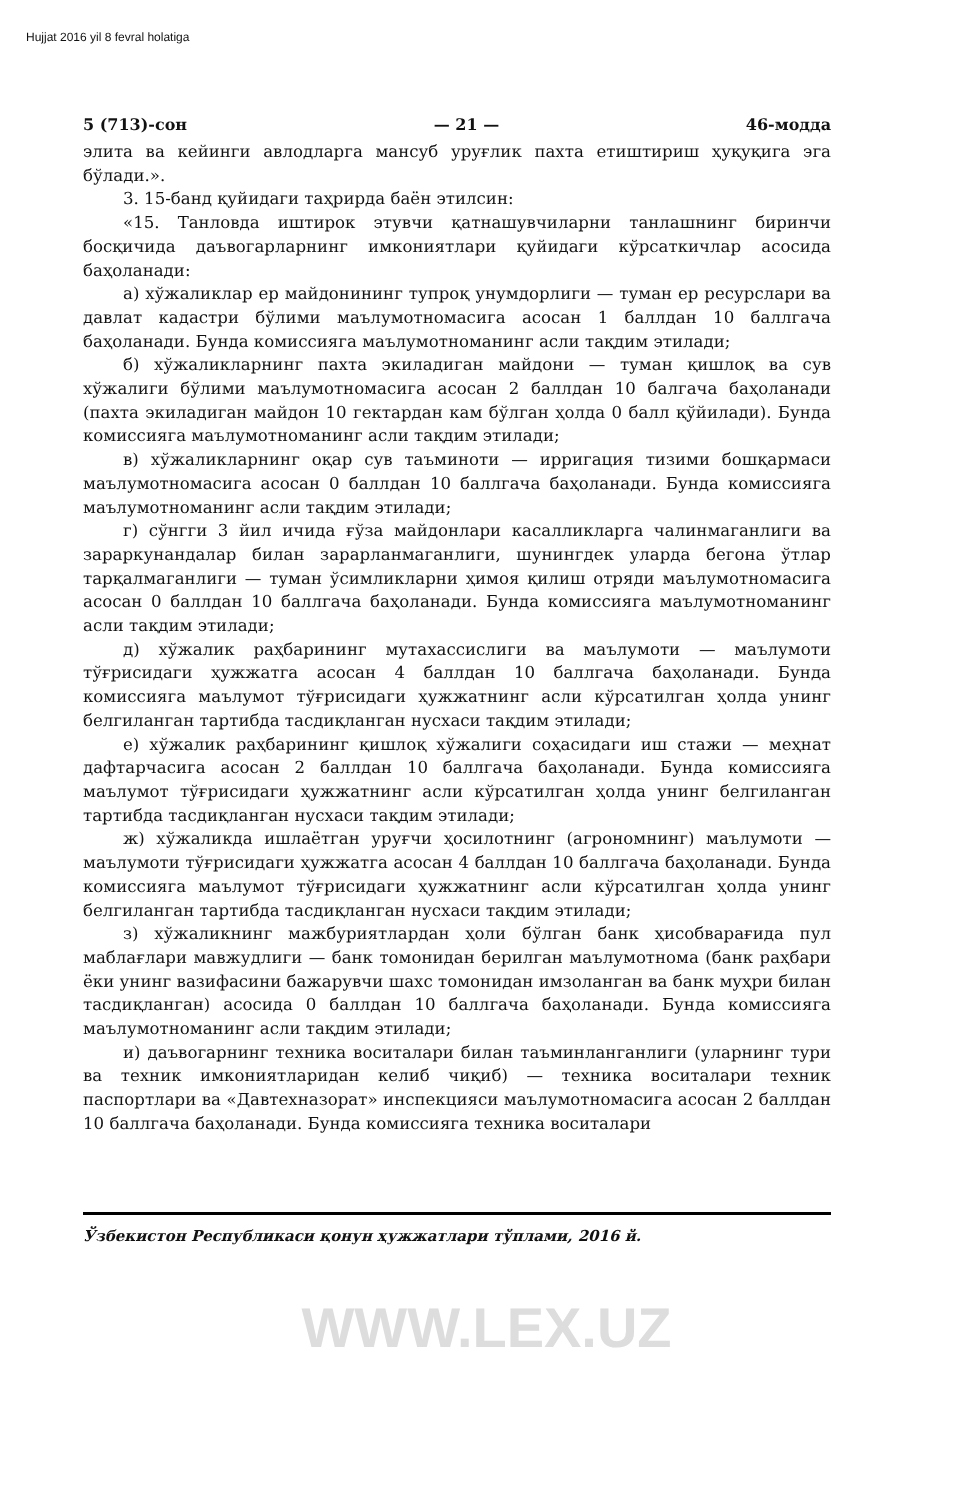Hujjat 2016 yil 8 fevral holatiga
5 (713)-сон — 21 — 46-модда
элита ва кейинги авлодларга мансуб уруғлик пахта етиштириш ҳуқуқига эга бўлади.».
3. 15-банд қуйидаги таҳрирда баён этилсин:
«15. Танловда иштирок этувчи қатнашувчиларни танлашнинг биринчи босқичида даъвогарларнинг имкониятлари қуйидаги кўрсаткичлар асосида баҳоланади:
а) хўжаликлар ер майдонининг тупроқ унумдорлиги — туман ер ресурслари ва давлат кадастри бўлими маълумотномасига асосан 1 баллдан 10 баллгача баҳоланади. Бунда комиссияга маълумотноманинг асли тақдим этилади;
б) хўжаликларнинг пахта экиладиган майдони — туман қишлоқ ва сув хўжалиги бўлими маълумотномасига асосан 2 баллдан 10 балгача баҳоланади (пахта экиладиган майдон 10 гектардан кам бўлган ҳолда 0 балл қўйилади). Бунда комиссияга маълумотноманинг асли тақдим этилади;
в) хўжаликларнинг оқар сув таъминоти — ирригация тизими бошқармаси маълумотномасига асосан 0 баллдан 10 баллгача баҳоланади. Бунда комиссияга маълумотноманинг асли тақдим этилади;
г) сўнгги 3 йил ичида ғўза майдонлари касалликларга чалинмаганлиги ва зараркунандалар билан зарарланмаганлиги, шунингдек уларда бегона ўтлар тарқалмаганлиги — туман ўсимликларни ҳимоя қилиш отряди маълумотномасига асосан 0 баллдан 10 баллгача баҳоланади. Бунда комиссияга маълумотноманинг асли тақдим этилади;
д) хўжалик раҳбарининг мутахассислиги ва маълумоти — маълумоти тўғрисидаги ҳужжатга асосан 4 баллдан 10 баллгача баҳоланади. Бунда комиссияга маълумот тўғрисидаги ҳужжатнинг асли кўрсатилган ҳолда унинг белгиланган тартибда тасдиқланган нусхаси тақдим этилади;
е) хўжалик раҳбарининг қишлоқ хўжалиги соҳасидаги иш стажи — меҳнат дафтарчасига асосан 2 баллдан 10 баллгача баҳоланади. Бунда комиссияга маълумот тўғрисидаги ҳужжатнинг асли кўрсатилган ҳолда унинг белгиланган тартибда тасдиқланган нусхаси тақдим этилади;
ж) хўжаликда ишлаётган уруғчи ҳосилотнинг (агрономнинг) маълумоти — маълумоти тўғрисидаги ҳужжатга асосан 4 баллдан 10 баллгача баҳоланади. Бунда комиссияга маълумот тўғрисидаги ҳужжатнинг асли кўрсатилган ҳолда унинг белгиланган тартибда тасдиқланган нусхаси тақдим этилади;
з) хўжаликнинг мажбуриятлардан ҳоли бўлган банк ҳисобварағида пул маблағлари мавжудлиги — банк томонидан берилган маълумотнома (банк раҳбари ёки унинг вазифасини бажарувчи шахс томонидан имзоланган ва банк муҳри билан тасдиқланган) асосида 0 баллдан 10 баллгача баҳоланади. Бунда комиссияга маълумотноманинг асли тақдим этилади;
и) даъвогарнинг техника воситалари билан таъминланганлиги (уларнинг тури ва техник имкониятларидан келиб чиқиб) — техника воситалари техник паспортлари ва «Давтехназорат» инспекцияси маълумотномасига асосан 2 баллдан 10 баллгача баҳоланади. Бунда комиссияга техника воситалари
Ўзбекистон Республикаси қонун ҳужжатлари тўплами, 2016 й.
WWW.LEX.UZ